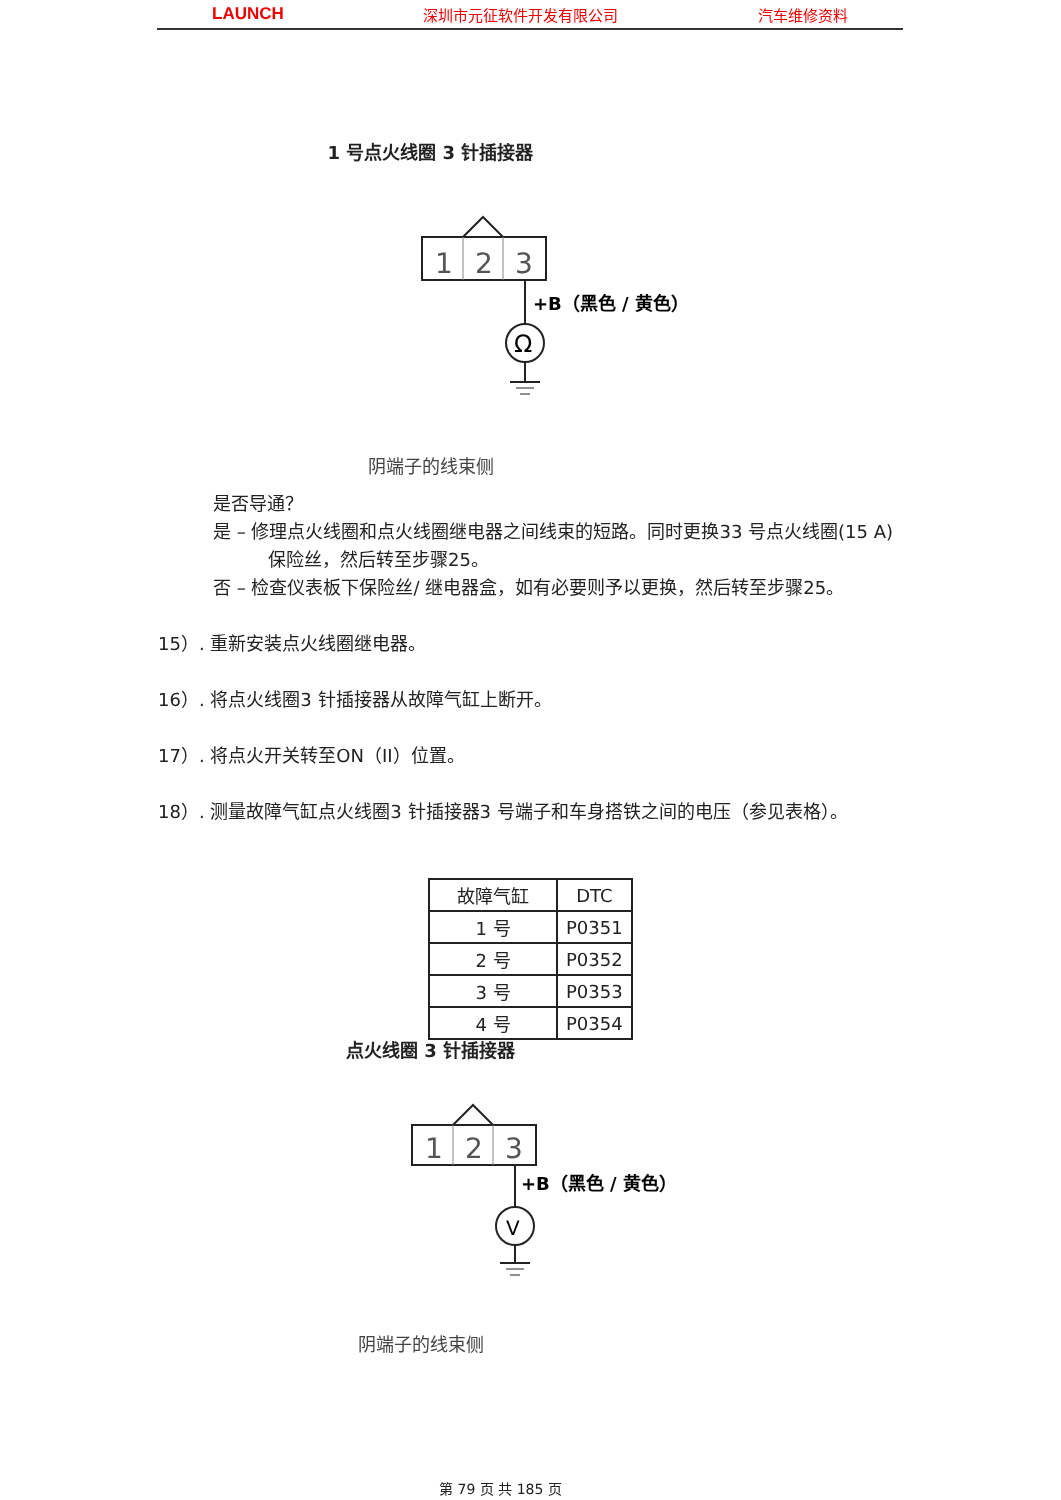LAUNCH 深圳市元征软件开发有限公司 汽车维修资料
1 号点火线圈 3 针插接器
1
2
3
Ω
+B（黑色 / 黄色）
阴端子的线束侧
是否导通？
是 – 修理点火线圈和点火线圈继电器之间线束的短路。同时更换33 号点火线圈(15 A) 保险丝，然后转至步骤25。
否 – 检查仪表板下保险丝/ 继电器盒，如有必要则予以更换，然后转至步骤25。
15）. 重新安装点火线圈继电器。
16）. 将点火线圈3 针插接器从故障气缸上断开。
17）. 将点火开关转至ON（II）位置。
18）. 测量故障气缸点火线圈3 针插接器3 号端子和车身搭铁之间的电压（参见表格）。
| 故障气缸 | DTC |
| 1 号 | P0351 |
| 2 号 | P0352 |
| 3 号 | P0353 |
| 4 号 | P0354 |
点火线圈 3 针插接器
1
2
3
V
+B（黑色 / 黄色）
阴端子的线束侧
第 79 页 共 185 页